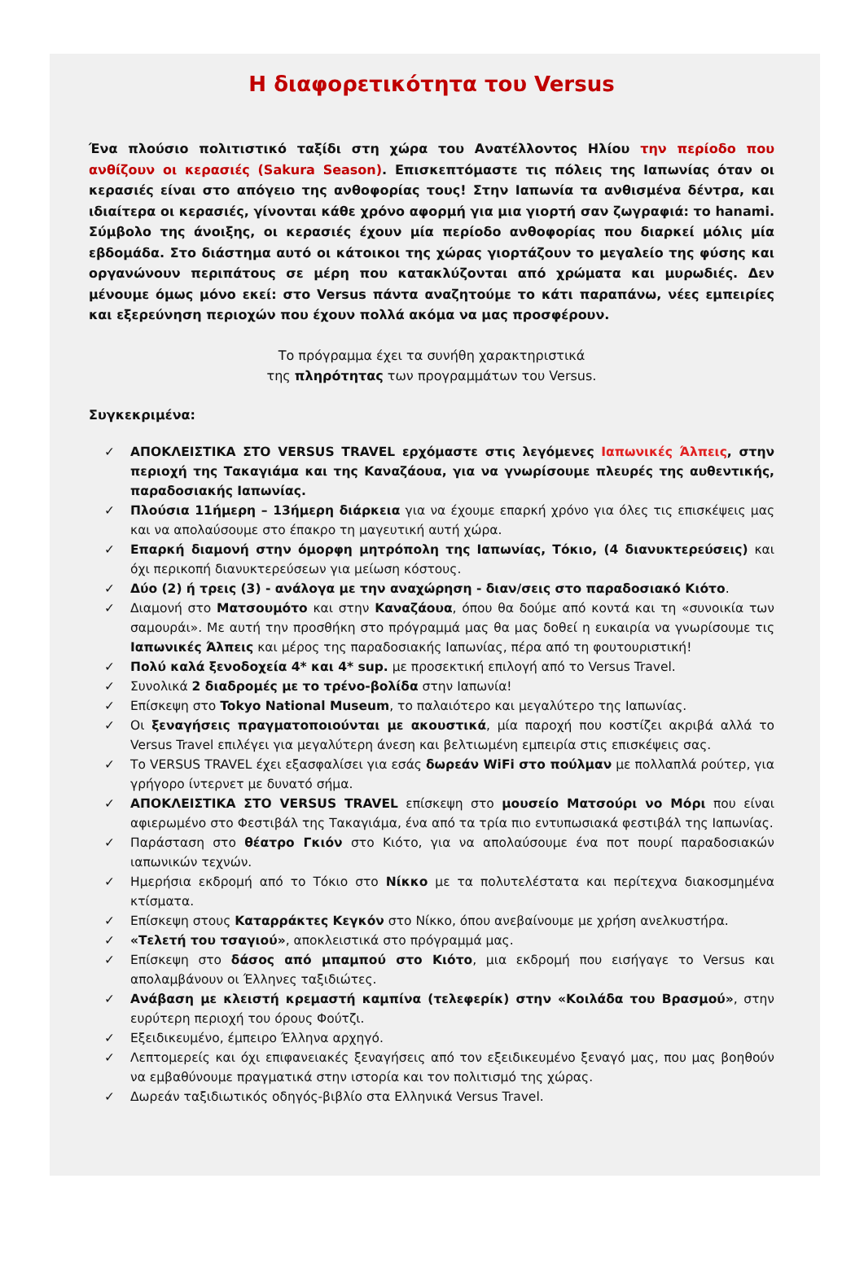Η διαφορετικότητα του Versus
Ένα πλούσιο πολιτιστικό ταξίδι στη χώρα του Ανατέλλοντος Ηλίου την περίοδο που ανθίζουν οι κερασιές (Sakura Season). Επισκεπτόμαστε τις πόλεις της Ιαπωνίας όταν οι κερασιές είναι στο απόγειο της ανθοφορίας τους! Στην Ιαπωνία τα ανθισμένα δέντρα, και ιδιαίτερα οι κερασιές, γίνονται κάθε χρόνο αφορμή για μια γιορτή σαν ζωγραφιά: το hanami. Σύμβολο της άνοιξης, οι κερασιές έχουν μία περίοδο ανθοφορίας που διαρκεί μόλις μία εβδομάδα. Στο διάστημα αυτό οι κάτοικοι της χώρας γιορτάζουν το μεγαλείο της φύσης και οργανώνουν περιπάτους σε μέρη που κατακλύζονται από χρώματα και μυρωδιές. Δεν μένουμε όμως μόνο εκεί: στο Versus πάντα αναζητούμε το κάτι παραπάνω, νέες εμπειρίες και εξερεύνηση περιοχών που έχουν πολλά ακόμα να μας προσφέρουν.
Το πρόγραμμα έχει τα συνήθη χαρακτηριστικά
της πληρότητας των προγραμμάτων του Versus.
Συγκεκριμένα:
✓ ΑΠΟΚΛΕΙΣΤΙΚΑ ΣΤΟ VERSUS TRAVEL ερχόμαστε στις λεγόμενες Ιαπωνικές Άλπεις, στην περιοχή της Τακαγιάμα και της Καναζάουα, για να γνωρίσουμε πλευρές της αυθεντικής, παραδοσιακής Ιαπωνίας.
✓ Πλούσια 11ήμερη – 13ήμερη διάρκεια για να έχουμε επαρκή χρόνο για όλες τις επισκέψεις μας και να απολαύσουμε στο έπακρο τη μαγευτική αυτή χώρα.
✓ Επαρκή διαμονή στην όμορφη μητρόπολη της Ιαπωνίας, Τόκιο, (4 διανυκτερεύσεις) και όχι περικοπή διανυκτερεύσεων για μείωση κόστους.
✓ Δύο (2) ή τρεις (3) - ανάλογα με την αναχώρηση - διαν/σεις στο παραδοσιακό Κιότο.
✓ Διαμονή στο Ματσουμότο και στην Καναζάουα, όπου θα δούμε από κοντά και τη «συνοικία των σαμουράι». Με αυτή την προσθήκη στο πρόγραμμά μας θα μας δοθεί η ευκαιρία να γνωρίσουμε τις Ιαπωνικές Άλπεις και μέρος της παραδοσιακής Ιαπωνίας, πέρα από τη φουτουριστική!
✓ Πολύ καλά ξενοδοχεία 4* και 4* sup. με προσεκτική επιλογή από το Versus Travel.
✓ Συνολικά 2 διαδρομές με το τρένο-βολίδα στην Ιαπωνία!
✓ Επίσκεψη στο Tokyo National Museum, το παλαιότερο και μεγαλύτερο της Ιαπωνίας.
✓ Οι ξεναγήσεις πραγματοποιούνται με ακουστικά, μία παροχή που κοστίζει ακριβά αλλά το Versus Travel επιλέγει για μεγαλύτερη άνεση και βελτιωμένη εμπειρία στις επισκέψεις σας.
✓ Το VERSUS TRAVEL έχει εξασφαλίσει για εσάς δωρεάν WiFi στο πούλμαν με πολλαπλά ρούτερ, για γρήγορο ίντερνετ με δυνατό σήμα.
✓ ΑΠΟΚΛΕΙΣΤΙΚΑ ΣΤΟ VERSUS TRAVEL επίσκεψη στο μουσείο Ματσούρι νο Μόρι που είναι αφιερωμένο στο Φεστιβάλ της Τακαγιάμα, ένα από τα τρία πιο εντυπωσιακά φεστιβάλ της Ιαπωνίας.
✓ Παράσταση στο θέατρο Γκιόν στο Κιότο, για να απολαύσουμε ένα ποτ πουρί παραδοσιακών ιαπωνικών τεχνών.
✓ Ημερήσια εκδρομή από το Τόκιο στο Νίκκο με τα πολυτελέστατα και περίτεχνα διακοσμημένα κτίσματα.
✓ Επίσκεψη στους Καταρράκτες Κεγκόν στο Νίκκο, όπου ανεβαίνουμε με χρήση ανελκυστήρα.
✓ «Τελετή του τσαγιού», αποκλειστικά στο πρόγραμμά μας.
✓ Επίσκεψη στο δάσος από μπαμπού στο Κιότο, μια εκδρομή που εισήγαγε το Versus και απολαμβάνουν οι Έλληνες ταξιδιώτες.
✓ Ανάβαση με κλειστή κρεμαστή καμπίνα (τελεφερίκ) στην «Κοιλάδα του Βρασμού», στην ευρύτερη περιοχή του όρους Φούτζι.
✓ Εξειδικευμένο, έμπειρο Έλληνα αρχηγό.
✓ Λεπτομερείς και όχι επιφανειακές ξεναγήσεις από τον εξειδικευμένο ξεναγό μας, που μας βοηθούν να εμβαθύνουμε πραγματικά στην ιστορία και τον πολιτισμό της χώρας.
✓ Δωρεάν ταξιδιωτικός οδηγός-βιβλίο στα Ελληνικά Versus Travel.